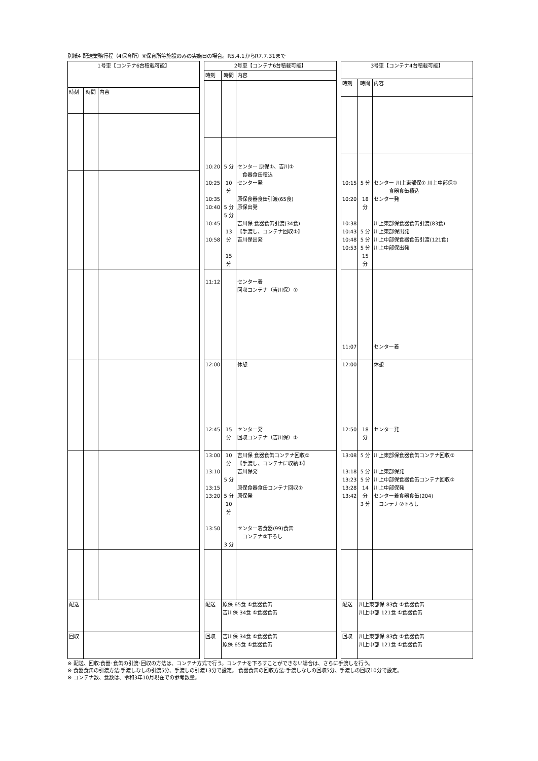別紙4 配送業務行程（4保育所）※保育所等施設のみの実施日の場合。R5.4.1からR7.7.31まで
| 1号車【コンテナ6台積載可能】 | | |
| --- | --- | --- |
| 時刻 | 時間 | 内容 |
| 配送 | | |
| 回収 | | |
| 2号車【コンテナ6台積載可能】 | | |
| --- | --- | --- |
| 時刻 | 時間 | 内容 |
| 10:20 10:25 10:35 10:40 10:45 10:58 | 5 分 10 分 5 分 5 分 13 分 15 分 | センター 原保①、吉川① 食器食缶積込 センター発 原保食器食缶引渡(65食) 原保出発 吉川保 食器食缶引渡(34食) 【手渡し、コンテナ回収①】 吉川保出発 |
| 11:12 | | センター着 回収コンテナ（吉川保）① |
| 12:00 12:45 | 15 分 | 休憩 センター発 回収コンテナ（吉川保）① |
| 13:00 13:10 13:15 13:20 13:50 | 10 分 5 分 5 分 10 分 3 分 | 吉川保 食器食缶コンテナ回収① 【手渡し、コンテナに収納①】 吉川保発 原保食器食缶コンテナ回収① 原保発 センター着食器(99)食缶 コンテナ②下ろし |
| 配送 | 原保 65食 ①食器食缶 吉川保 34食 ①食器食缶 | |
| 回収 | 吉川保 34食 ①食器食缶 原保 65食 ①食器食缶 | |
| 3号車【コンテナ4台積載可能】 | | |
| --- | --- | --- |
| 時刻 | 時間 | 内容 |
| 10:15 10:20 10:38 10:43 10:48 10:53 | 5 分 18 分 5 分 5 分 5 分 15 分 | センター 川上東部保① 川上中部保① 食器食缶積込 センター発 川上東部保食器食缶引渡(83食) 川上東部保出発 川上中部保食器食缶引渡(121食) 川上中部保出発 |
| 11:07 | | センター着 |
| 12:00 12:50 | 18 分 | 休憩 センター発 |
| 13:08 13:18 13:23 13:28 13:42 | 5 分 5 分 5 分 14 分 3 分 | 川上東部保食器食缶コンテナ回収① 川上東部保発 川上中部保食器食缶コンテナ回収① 川上中部保発 センター着食器食缶(204) コンテナ②下ろし |
| 配送 | 川上東部保 83食 ①食器食缶 川上中部 121食 ①食器食缶 | |
| 回収 | 川上東部保 83食 ①食器食缶 川上中部 121食 ①食器食缶 | |
※ 配送、回収:食器･食缶の引渡･回収の方法は、コンテナ方式で行う。コンテナを下ろすことができない場合は、さらに手渡しを行う。
※ 食器食缶の引渡方法:手渡しなしの引渡5分、手渡しの引渡13分で設定。 食器食缶の回収方法:手渡しなしの回収5分、手渡しの回収10分で設定。
※ コンテナ数、食数は、令和3年10月現在での参考数量。